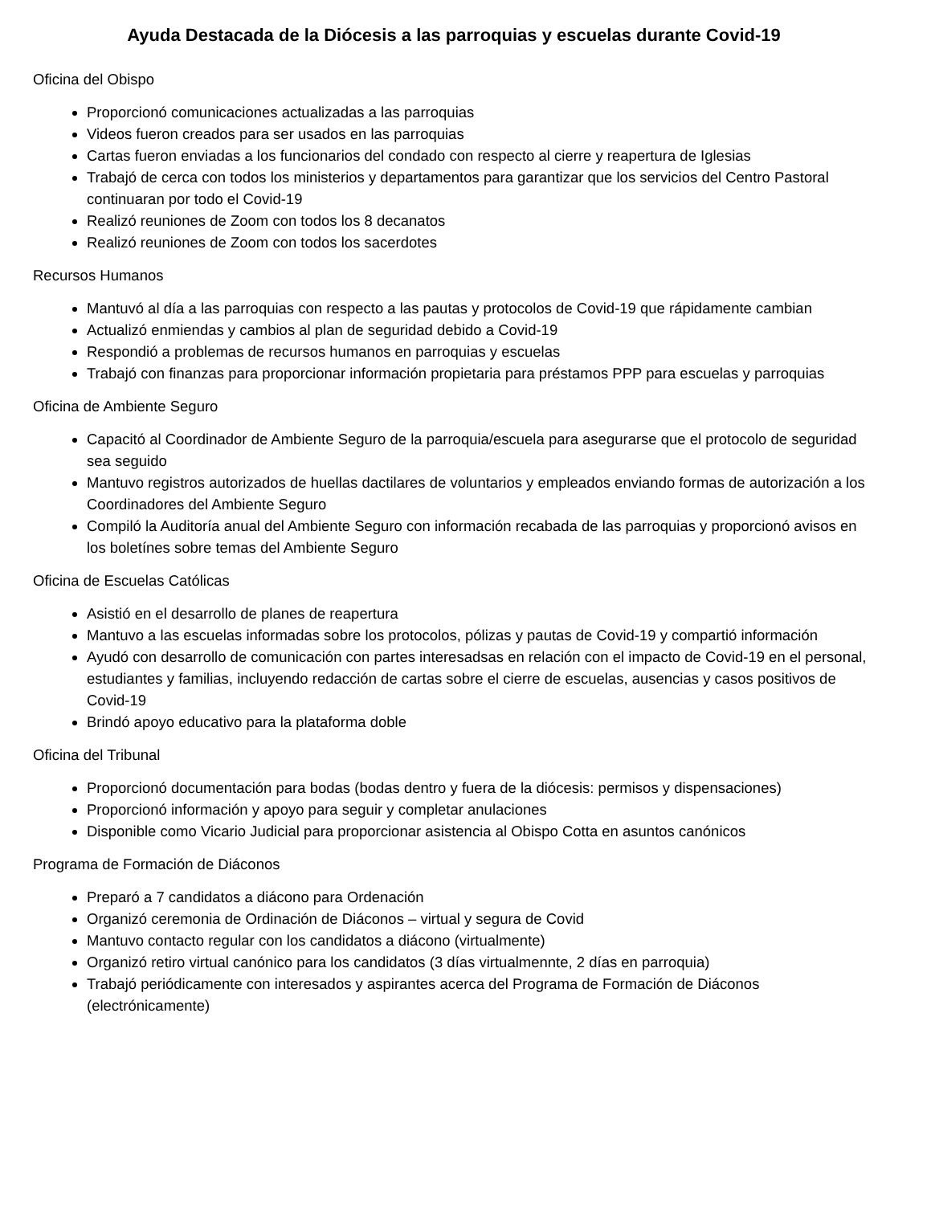Ayuda Destacada de la Diócesis a las parroquias y escuelas durante Covid-19
Oficina del Obispo
Proporcionó comunicaciones actualizadas a las parroquias
Videos fueron creados para ser usados en las parroquias
Cartas fueron enviadas a los funcionarios del condado con respecto al cierre y reapertura de Iglesias
Trabajó de cerca con todos los ministerios y departamentos para garantizar que los servicios del Centro Pastoral continuaran por todo el Covid-19
Realizó reuniones de Zoom con todos los 8 decanatos
Realizó reuniones de Zoom con todos los sacerdotes
Recursos Humanos
Mantuvó al día a las parroquias con respecto a las pautas y protocolos de Covid-19 que rápidamente cambian
Actualizó enmiendas y cambios al plan de seguridad debido a Covid-19
Respondió a problemas de recursos humanos en parroquias y escuelas
Trabajó con finanzas para proporcionar información propietaria para préstamos PPP para escuelas y parroquias
Oficina de Ambiente Seguro
Capacitó al Coordinador de Ambiente Seguro de la parroquia/escuela para asegurarse que el protocolo de seguridad sea seguido
Mantuvo registros autorizados de huellas dactilares de voluntarios y empleados enviando formas de autorización a los Coordinadores del Ambiente Seguro
Compiló la Auditoría anual del Ambiente Seguro con información recabada de las parroquias y proporcionó avisos en los boletínes sobre temas del Ambiente Seguro
Oficina de Escuelas Católicas
Asistió en el desarrollo de planes de reapertura
Mantuvo a las escuelas informadas sobre los protocolos, pólizas y pautas de Covid-19 y compartió información
Ayudó con desarrollo de comunicación con partes interesadsas en relación con el impacto de Covid-19 en el personal, estudiantes y familias, incluyendo redacción de cartas sobre el cierre de escuelas, ausencias y casos positivos de Covid-19
Brindó apoyo educativo para la plataforma doble
Oficina del Tribunal
Proporcionó documentación para bodas (bodas dentro y fuera de la diócesis: permisos y dispensaciones)
Proporcionó información y apoyo para seguir y completar anulaciones
Disponible como Vicario Judicial para proporcionar asistencia al Obispo Cotta en asuntos canónicos
Programa de Formación de Diáconos
Preparó a 7 candidatos a diácono para Ordenación
Organizó ceremonia de Ordinación de Diáconos – virtual y segura de Covid
Mantuvo contacto regular con los candidatos a diácono (virtualmente)
Organizó retiro virtual canónico para los candidatos (3 días virtualmennte, 2 días en parroquia)
Trabajó periódicamente con interesados y aspirantes acerca del Programa de Formación de Diáconos (electrónicamente)